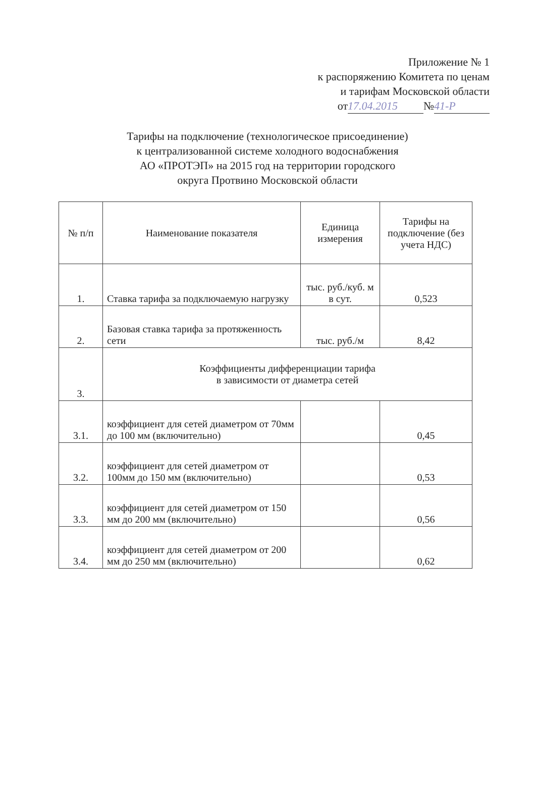Приложение № 1
к распоряжению Комитета по ценам
и тарифам Московской области
от 17.04.2015 № 41-Р
Тарифы на подключение (технологическое присоединение)
к централизованной системе холодного водоснабжения
АО «ПРОТЭП» на 2015 год на территории городского
округа Протвино Московской области
| № п/п | Наименование показателя | Единица измерения | Тарифы на подключение (без учета НДС) |
| --- | --- | --- | --- |
| 1. | Ставка тарифа за подключаемую нагрузку | тыс. руб./куб. м в сут. | 0,523 |
| 2. | Базовая ставка тарифа за протяженность сети | тыс. руб./м | 8,42 |
| 3. | Коэффициенты дифференциации тарифа в зависимости от диаметра сетей | | |
| 3.1. | коэффициент для сетей диаметром от 70мм до 100 мм (включительно) | | 0,45 |
| 3.2. | коэффициент для сетей диаметром от 100мм до 150 мм (включительно) | | 0,53 |
| 3.3. | коэффициент для сетей диаметром от 150 мм до 200 мм (включительно) | | 0,56 |
| 3.4. | коэффициент для сетей диаметром от 200 мм до 250 мм (включительно) | | 0,62 |